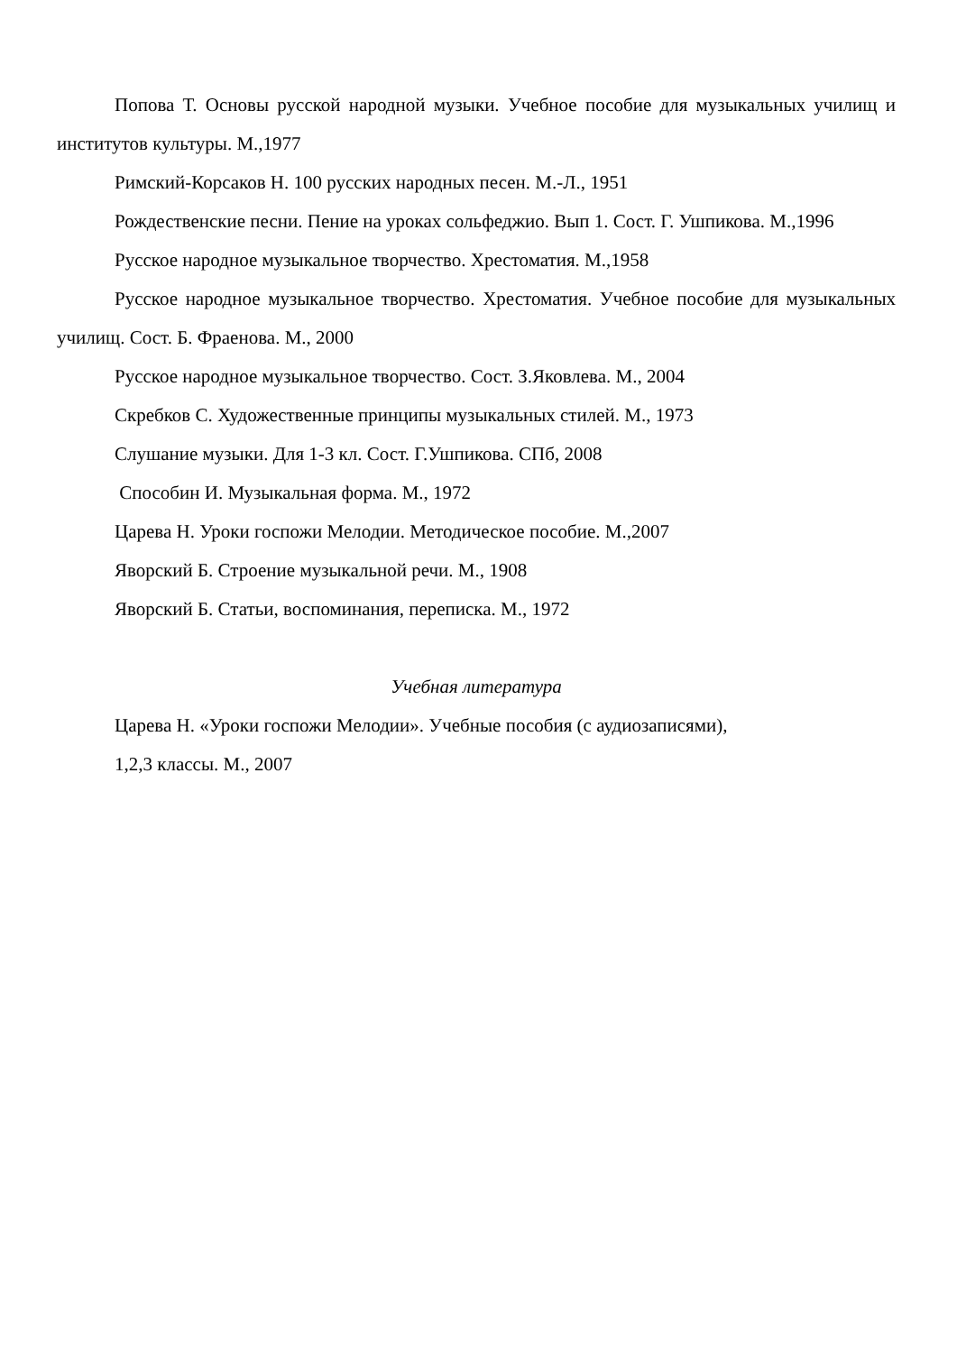Попова Т. Основы русской народной музыки. Учебное пособие для музыкальных училищ и институтов культуры. М.,1977
Римский-Корсаков Н. 100 русских народных песен. М.-Л., 1951
Рождественские песни. Пение на уроках сольфеджио. Вып 1. Сост. Г. Ушпикова. М.,1996
Русское народное музыкальное творчество. Хрестоматия. М.,1958
Русское народное музыкальное творчество. Хрестоматия. Учебное пособие для музыкальных училищ. Сост. Б. Фраенова. М., 2000
Русское народное музыкальное творчество. Сост. З.Яковлева. М., 2004
Скребков С. Художественные принципы музыкальных стилей. М., 1973
Слушание музыки. Для 1-3 кл. Сост. Г.Ушпикова. СПб, 2008
Способин И. Музыкальная форма. М., 1972
Царева Н. Уроки госпожи Мелодии. Методическое пособие. М.,2007
Яворский Б. Строение музыкальной речи. М., 1908
Яворский Б. Статьи, воспоминания, переписка. М., 1972
Учебная литература
Царева Н. «Уроки госпожи Мелодии». Учебные пособия (с аудиозаписями),
1,2,3 классы. М., 2007